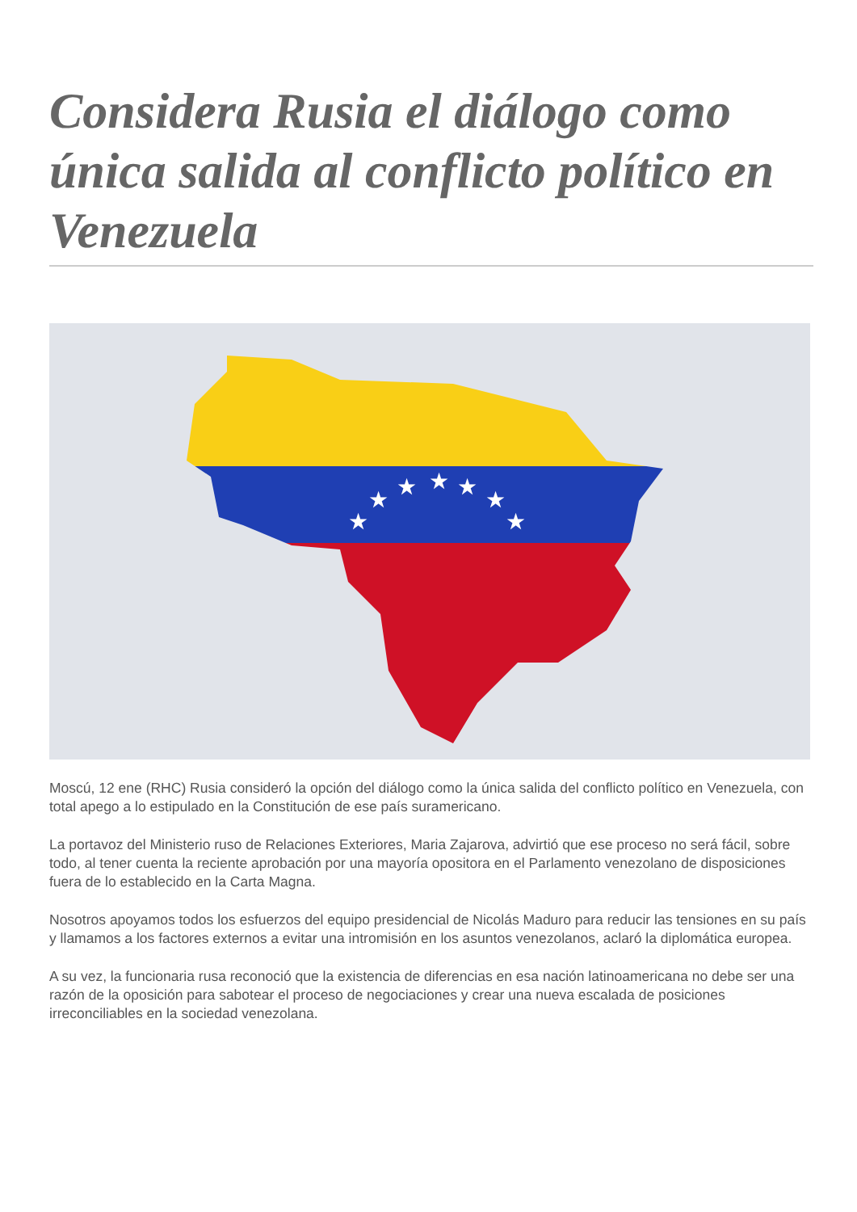Considera Rusia el diálogo como única salida al conflicto político en Venezuela
★
★
★
★
★
★
★
Moscú, 12 ene (RHC) Rusia consideró la opción del diálogo como la única salida del conflicto político en Venezuela, con total apego a lo estipulado en la Constitución de ese país suramericano.
La portavoz del Ministerio ruso de Relaciones Exteriores, Maria Zajarova, advirtió que ese proceso no será fácil, sobre todo, al tener cuenta la reciente aprobación por una mayoría opositora en el Parlamento venezolano de disposiciones fuera de lo establecido en la Carta Magna.
Nosotros apoyamos todos los esfuerzos del equipo presidencial de Nicolás Maduro para reducir las tensiones en su país y llamamos a los factores externos a evitar una intromisión en los asuntos venezolanos, aclaró la diplomática europea.
A su vez, la funcionaria rusa reconoció que la existencia de diferencias en esa nación latinoamericana no debe ser una razón de la oposición para sabotear el proceso de negociaciones y crear una nueva escalada de posiciones irreconciliables en la sociedad venezolana.